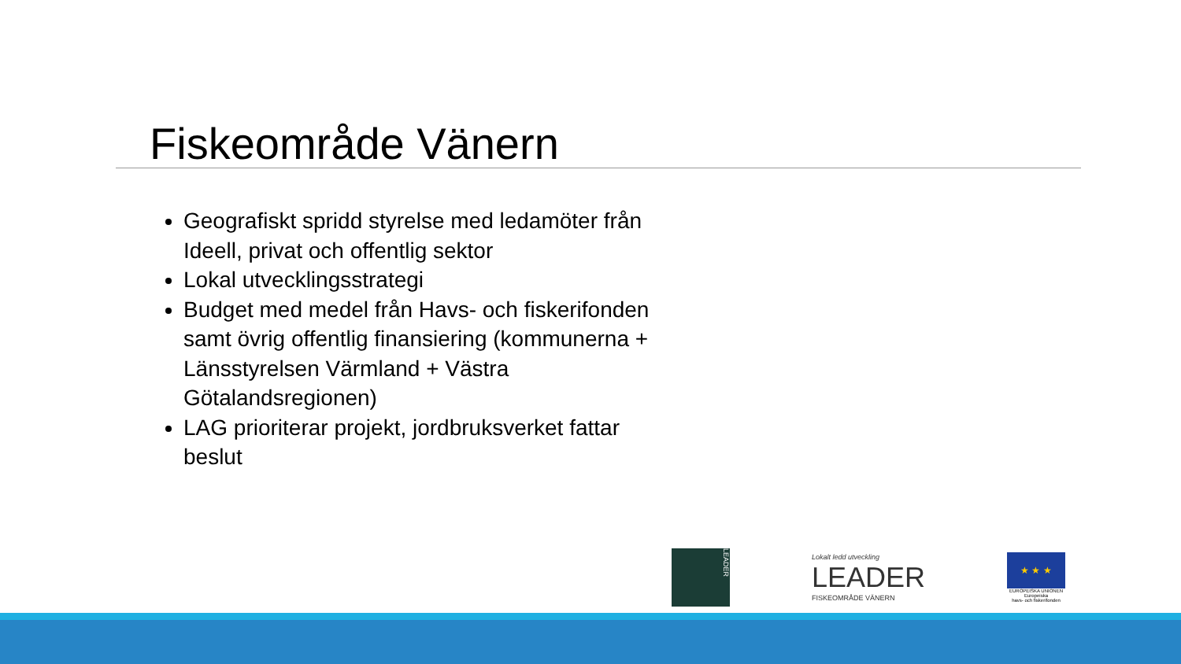Fiskeområde Vänern
Geografiskt spridd styrelse med ledamöter från Ideell, privat och offentlig sektor
Lokal utvecklingsstrategi
Budget med medel från Havs- och fiskerifonden samt övrig offentlig finansiering (kommunerna + Länsstyrelsen Värmland + Västra Götalandsregionen)
LAG prioriterar projekt, jordbruksverket fattar beslut
LEADER
Lokalt ledd utveckling
LEADER
FISKEOMRÅDE VÄNERN
★ ★ ★
EUROPEISKA UNIONEN
Europeiska
havs- och fiskerifonden